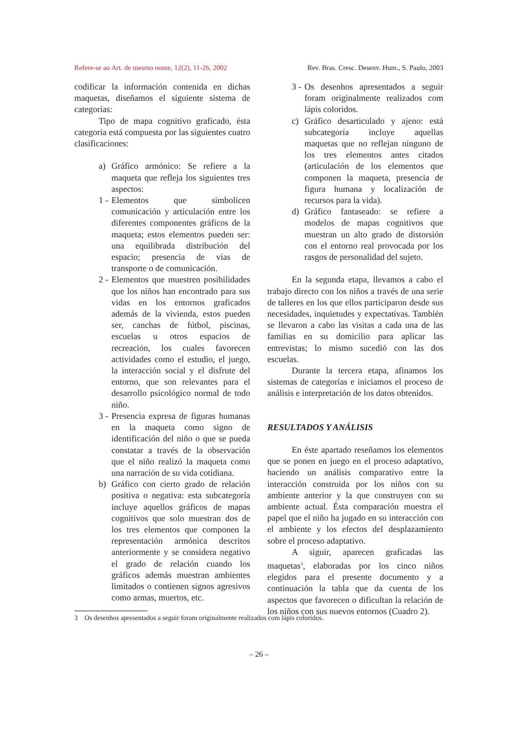Refere-se ao Art. de mesmo nome, 12(2), 11-26, 2002 Rev. Bras. Cresc. Desenv. Hum., S. Paulo, 2003
codificar la información contenida en dichas maquetas, diseñamos el siguiente sistema de categorías:
Tipo de mapa cognitivo graficado, ésta categoría está compuesta por las siguientes cuatro clasificaciones:
a) Gráfico armónico: Se refiere a la maqueta que refleja los siguientes tres aspectos:
1 - Elementos que simbolicen comunicación y articulación entre los diferentes componentes gráficos de la maqueta; estos elementos pueden ser: una equilibrada distribución del espacio; presencia de vías de transporte o de comunicación.
2 - Elementos que muestren posibilidades que los niños han encontrado para sus vidas en los entornos graficados además de la vivienda, estos pueden ser, canchas de fútbol, piscinas, escuelas u otros espacios de recreación, los cuales favorecen actividades como el estudio, el juego, la interacción social y el disfrute del entorno, que son relevantes para el desarrollo psicológico normal de todo niño.
3 - Presencia expresa de figuras humanas en la maqueta como signo de identificación del niño o que se pueda constatar a través de la observación que el niño realizó la maqueta como una narración de su vida cotidiana.
b) Gráfico con cierto grado de relación positiva o negativa: esta subcategoría incluye aquellos gráficos de mapas cognitivos que solo muestran dos de los tres elementos que componen la representación armónica descritos anteriormente y se considera negativo el grado de relación cuando los gráficos además muestran ambientes limitados o contienen signos agresivos como armas, muertos, etc.
3 - Os desenhos apresentados a seguir foram originalmente realizados com lápis coloridos.
c) Gráfico desarticulado y ajeno: está subcategoría incluye aquellas maquetas que no reflejan ninguno de los tres elementos antes citados (articulación de los elementos que componen la maqueta, presencia de figura humana y localización de recursos para la vida).
d) Gráfico fantaseado: se refiere a modelos de mapas cognitivos que muestran un alto grado de distorsión con el entorno real provocada por los rasgos de personalidad del sujeto.
En la segunda etapa, llevamos a cabo el trabajo directo con los niños a través de una serie de talleres en los que ellos participaron desde sus necesidades, inquietudes y expectativas. También se llevaron a cabo las visitas a cada una de las familias en su domicilio para aplicar las entrevistas; lo mismo sucedió con las dos escuelas.
Durante la tercera etapa, afinamos los sistemas de categorías e iniciamos el proceso de análisis e interpretación de los datos obtenidos.
RESULTADOS Y ANÁLISIS
En éste apartado reseñamos los elementos que se ponen en juego en el proceso adaptativo, haciendo un análisis comparativo entre la interacción construida por los niños con su ambiente anterior y la que construyen con su ambiente actual. Ésta comparación muestra el papel que el niño ha jugado en su interacción con el ambiente y los efectos del desplazamiento sobre el proceso adaptativo.
A siguir, aparecen graficadas las maquetas<sup>3</sup>, elaboradas por los cinco niños elegidos para el presente documento y a continuación la tabla que da cuenta de los aspectos que favorecen o dificultan la relación de los niños con sus nuevos entornos (Cuadro 2).
3 Os desenhos apresentados a seguir foram originalmente realizados com lápis coloridos.
– 26 –